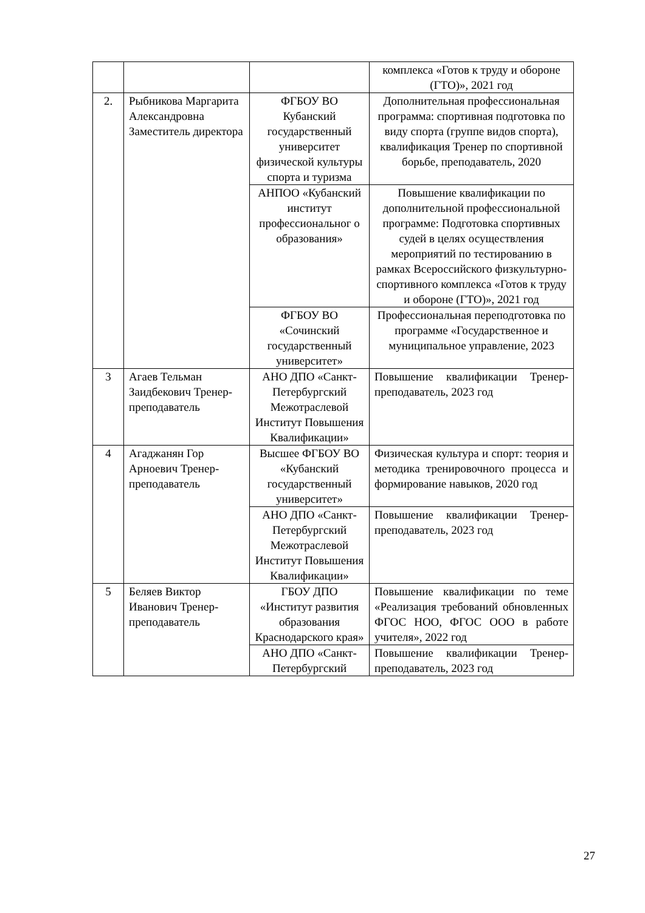| | | | комплекса «Готов к труду и обороне (ГТО)», 2021 год |
| 2. | Рыбникова Маргарита Александровна Заместитель директора | ФГБОУ ВО Кубанский государственный университет физической культуры спорта и туризма | Дополнительная профессиональная программа: спортивная подготовка по виду спорта (группе видов спорта), квалификация Тренер по спортивной борьбе, преподаватель, 2020 |
| | | АНПОО «Кубанский институт профессиональног о образования» | Повышение квалификации по дополнительной профессиональной программе: Подготовка спортивных судей в целях осуществления мероприятий по тестированию в рамках Всероссийского физкультурно-спортивного комплекса «Готов к труду и обороне (ГТО)», 2021 год |
| | | ФГБОУ ВО «Сочинский государственный университет» | Профессиональная переподготовка по программе «Государственное и муниципальное управление, 2023 |
| 3 | Агаев Тельман Заидбекович Тренер-преподаватель | АНО ДПО «Санкт-Петербургский Межотраслевой Институт Повышения Квалификации» | Повышение квалификации Тренер-преподаватель, 2023 год |
| 4 | Агаджанян Гор Арноевич Тренер-преподаватель | Высшее ФГБОУ ВО «Кубанский государственный университет» | Физическая культура и спорт: теория и методика тренировочного процесса и формирование навыков, 2020 год |
| | | АНО ДПО «Санкт-Петербургский Межотраслевой Институт Повышения Квалификации» | Повышение квалификации Тренер-преподаватель, 2023 год |
| 5 | Беляев Виктор Иванович Тренер-преподаватель | ГБОУ ДПО «Институт развития образования Краснодарского края» | Повышение квалификации по теме «Реализация требований обновленных ФГОС НОО, ФГОС ООО в работе учителя», 2022 год |
| | | АНО ДПО «Санкт-Петербургский | Повышение квалификации Тренер-преподаватель, 2023 год |
27